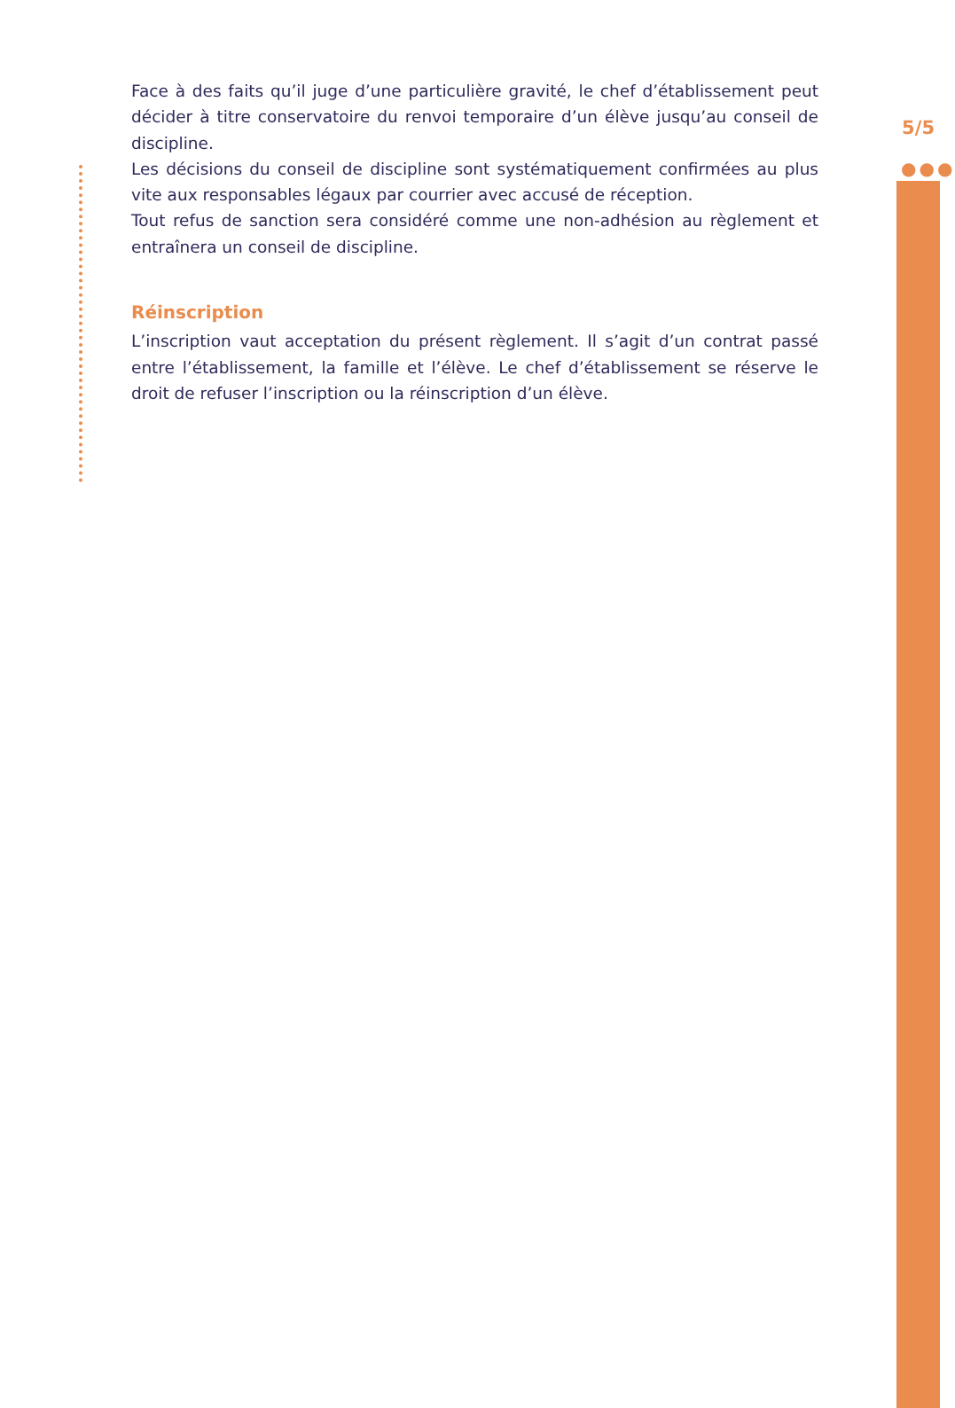5/5
●●●
Face à des faits qu’il juge d’une particulière gravité, le chef d’établissement peut décider à titre conservatoire du renvoi temporaire d’un élève jusqu’au conseil de discipline.
Les décisions du conseil de discipline sont systématiquement confirmées au plus vite aux responsables légaux par courrier avec accusé de réception.
Tout refus de sanction sera considéré comme une non-adhésion au règlement et entraînera un conseil de discipline.
Réinscription
L’inscription vaut acceptation du présent règlement. Il s’agit d’un contrat passé entre l’établissement, la famille et l’élève. Le chef d’établissement se réserve le droit de refuser l’inscription ou la réinscription d’un élève.